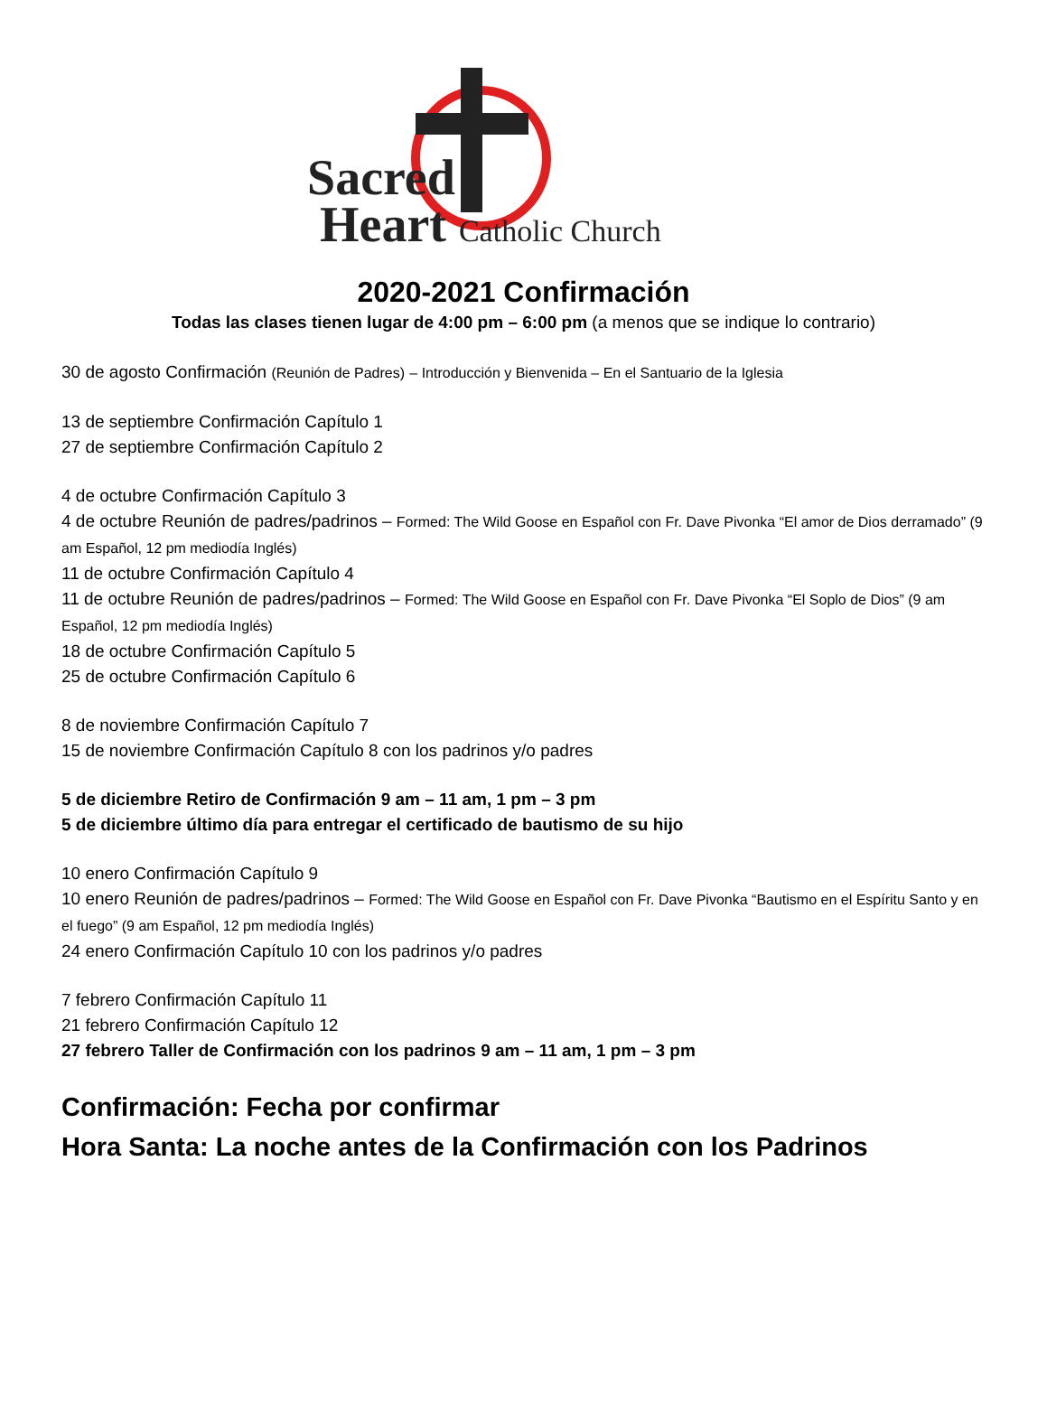Sacred
Heart Catholic Church
2020-2021 Confirmación
Todas las clases tienen lugar de 4:00 pm – 6:00 pm (a menos que se indique lo contrario)
30 de agosto Confirmación (Reunión de Padres) – Introducción y Bienvenida – En el Santuario de la Iglesia
13 de septiembre Confirmación Capítulo 1
27 de septiembre Confirmación Capítulo 2
4 de octubre Confirmación Capítulo 3
4 de octubre Reunión de padres/padrinos – Formed: The Wild Goose en Español con Fr. Dave Pivonka “El amor de Dios derramado” (9 am Español, 12 pm mediodía Inglés)
11 de octubre Confirmación Capítulo 4
11 de octubre Reunión de padres/padrinos – Formed: The Wild Goose en Español con Fr. Dave Pivonka “El Soplo de Dios” (9 am Español, 12 pm mediodía Inglés)
18 de octubre Confirmación Capítulo 5
25 de octubre Confirmación Capítulo 6
8 de noviembre Confirmación Capítulo 7
15 de noviembre Confirmación Capítulo 8 con los padrinos y/o padres
5 de diciembre Retiro de Confirmación 9 am – 11 am, 1 pm – 3 pm
5 de diciembre último día para entregar el certificado de bautismo de su hijo
10 enero Confirmación Capítulo 9
10 enero Reunión de padres/padrinos – Formed: The Wild Goose en Español con Fr. Dave Pivonka “Bautismo en el Espíritu Santo y en el fuego” (9 am Español, 12 pm mediodía Inglés)
24 enero Confirmación Capítulo 10 con los padrinos y/o padres
7 febrero Confirmación Capítulo 11
21 febrero Confirmación Capítulo 12
27 febrero Taller de Confirmación con los padrinos 9 am – 11 am, 1 pm – 3 pm
Confirmación: Fecha por confirmar
Hora Santa: La noche antes de la Confirmación con los Padrinos